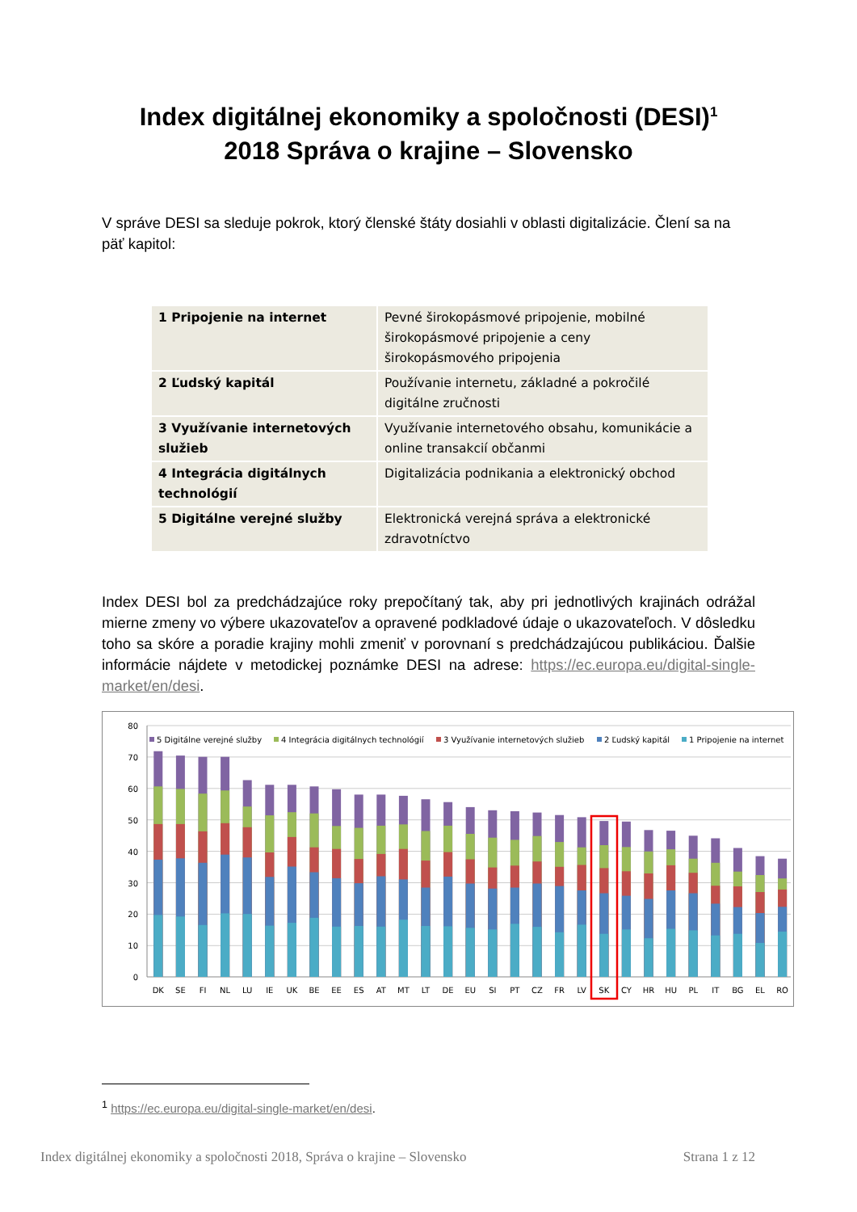Index digitálnej ekonomiky a spoločnosti (DESI)<sup>1</sup>
2018 Správa o krajine – Slovensko
V správe DESI sa sleduje pokrok, ktorý členské štáty dosiahli v oblasti digitalizácie. Člení sa na päť kapitol:
| 1 Pripojenie na internet | Pevné širokopásmové pripojenie, mobilné širokopásmové pripojenie a ceny širokopásmového pripojenia |
| 2 Ľudský kapitál | Používanie internetu, základné a pokročilé digitálne zručnosti |
| 3 Využívanie internetových služieb | Využívanie internetového obsahu, komunikácie a online transakcií občanmi |
| 4 Integrácia digitálnych technológií | Digitalizácia podnikania a elektronický obchod |
| 5 Digitálne verejné služby | Elektronická verejná správa a elektronické zdravotníctvo |
Index DESI bol za predchádzajúce roky prepočítaný tak, aby pri jednotlivých krajinách odrážal mierne zmeny vo výbere ukazovateľov a opravené podkladové údaje o ukazovateľoch. V dôsledku toho sa skóre a poradie krajiny mohli zmeniť v porovnaní s predchádzajúcou publikáciou. Ďalšie informácie nájdete v metodickej poznámke DESI na adrese: https://ec.europa.eu/digital-single-market/en/desi.
80
70
60
50
40
30
20
10
0
5 Digitálne verejné služby
4 Integrácia digitálnych technológií
3 Využívanie internetových služieb
2 Ľudský kapitál
1 Pripojenie na internet
DK
SE
FI
NL
LU
IE
UK
BE
EE
ES
AT
MT
LT
DE
EU
SI
PT
CZ
FR
LV
SK
CY
HR
HU
PL
IT
BG
EL
RO
<sup>1</sup> https://ec.europa.eu/digital-single-market/en/desi.
Index digitálnej ekonomiky a spoločnosti 2018, Správa o krajine – Slovensko Strana 1 z 12